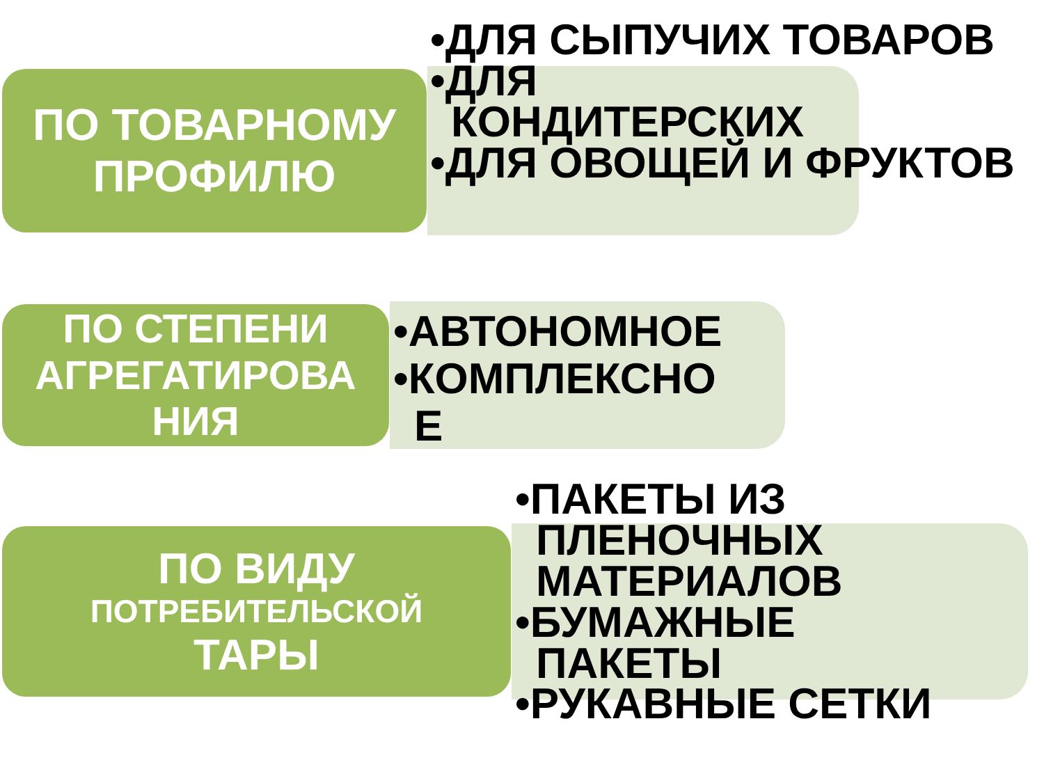ПО ТОВАРНОМУ
ПРОФИЛЮ
•ДЛЯ СЫПУЧИХ ТОВАРОВ
•ДЛЯ
КОНДИТЕРСКИХ
•ДЛЯ ОВОЩЕЙ И ФРУКТОВ
ПО СТЕПЕНИ
АГРЕГАТИРОВА
НИЯ
•АВТОНОМНОЕ
•КОМПЛЕКСНО
Е
ПО ВИДУ
ПОТРЕБИТЕЛЬСКОЙ
ТАРЫ
•ПАКЕТЫ ИЗ
ПЛЕНОЧНЫХ
МАТЕРИАЛОВ
•БУМАЖНЫЕ
ПАКЕТЫ
•РУКАВНЫЕ СЕТКИ